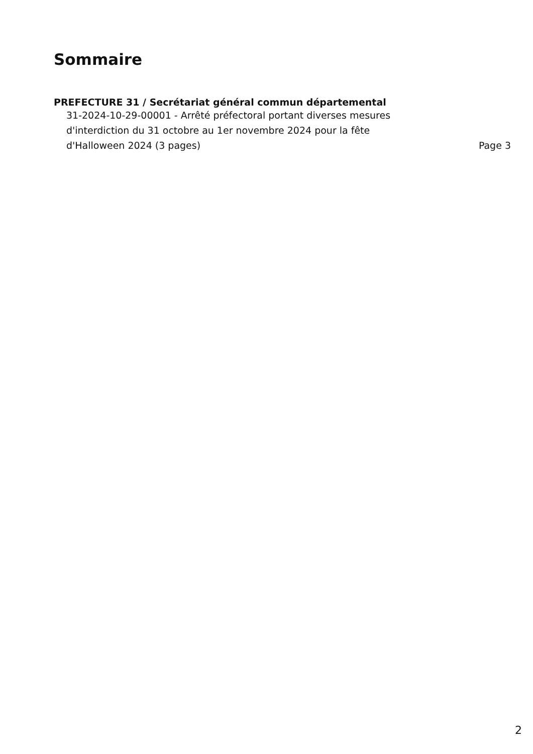Sommaire
PREFECTURE 31 / Secrétariat général commun départemental
31-2024-10-29-00001 - Arrêté préfectoral portant diverses mesures d'interdiction du 31 octobre au 1er novembre 2024 pour la fête d'Halloween 2024 (3 pages)
Page 3
2